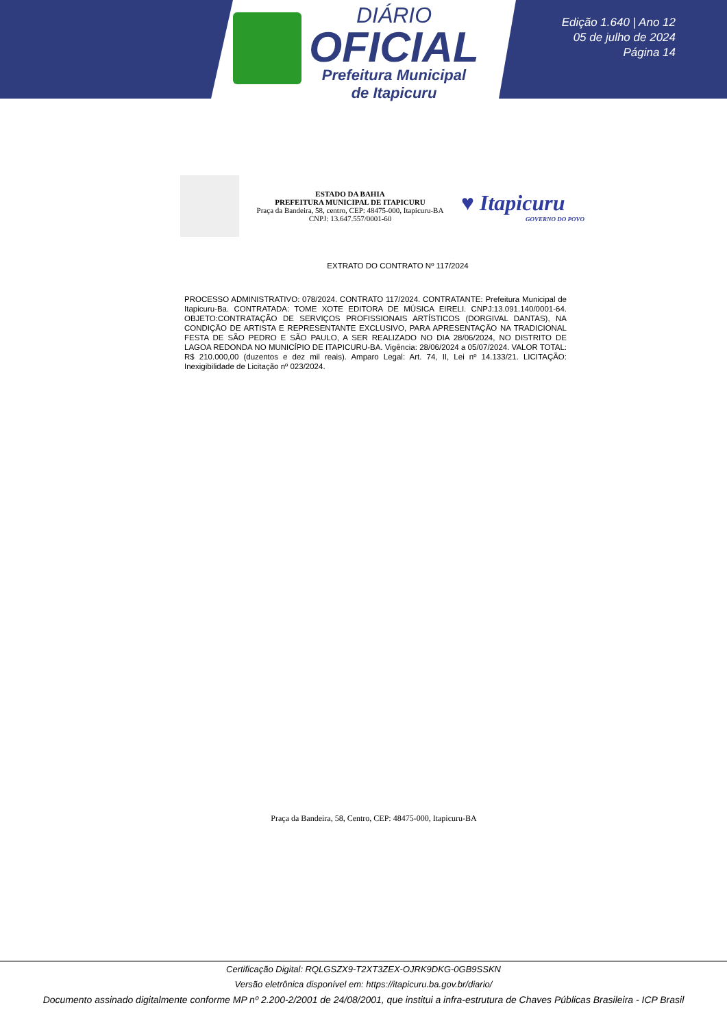DIÁRIO
OFICIAL
Prefeitura Municipal
de Itapicuru
Edição 1.640 | Ano 12
05 de julho de 2024
Página 14
ESTADO DA BAHIA
PREFEITURA MUNICIPAL DE ITAPICURU
Praça da Bandeira, 58, centro, CEP: 48475-000, Itapicuru-BA
CNPJ: 13.647.557/0001-60
♥ Itapicuru
GOVERNO DO POVO
EXTRATO DO CONTRATO Nº 117/2024
PROCESSO ADMINISTRATIVO: 078/2024. CONTRATO 117/2024. CONTRATANTE: Prefeitura Municipal de Itapicuru-Ba. CONTRATADA: TOME XOTE EDITORA DE MÚSICA EIRELI. CNPJ:13.091.140/0001-64. OBJETO:CONTRATAÇÃO DE SERVIÇOS PROFISSIONAIS ARTÍSTICOS (DORGIVAL DANTAS), NA CONDIÇÃO DE ARTISTA E REPRESENTANTE EXCLUSIVO, PARA APRESENTAÇÃO NA TRADICIONAL FESTA DE SÃO PEDRO E SÃO PAULO, A SER REALIZADO NO DIA 28/06/2024, NO DISTRITO DE LAGOA REDONDA NO MUNICÍPIO DE ITAPICURU-BA. Vigência: 28/06/2024 a 05/07/2024. VALOR TOTAL: R$ 210.000,00 (duzentos e dez mil reais). Amparo Legal: Art. 74, II, Lei nº 14.133/21. LICITAÇÃO: Inexigibilidade de Licitação nº 023/2024.
Praça da Bandeira, 58, Centro, CEP: 48475-000, Itapicuru-BA
Certificação Digital: RQLGSZX9-T2XT3ZEX-OJRK9DKG-0GB9SSKN
Versão eletrônica disponível em: https://itapicuru.ba.gov.br/diario/
Documento assinado digitalmente conforme MP nº 2.200-2/2001 de 24/08/2001, que institui a infra-estrutura de Chaves Públicas Brasileira - ICP Brasil